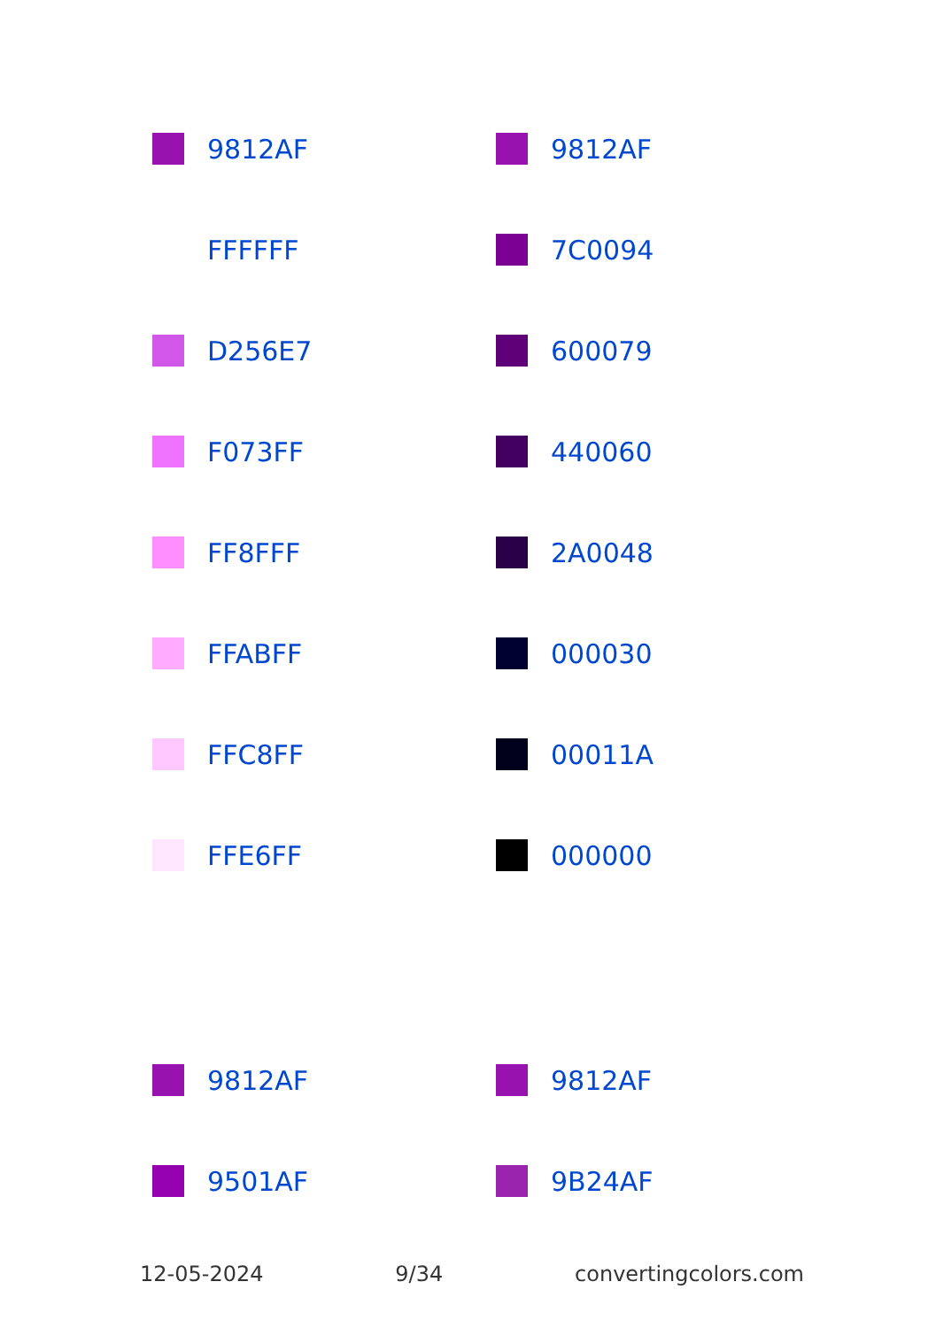9812AF 9812AF
FFFFFF 7C0094
D256E7 600079
F073FF 440060
FF8FFF 2A0048
FFABFF 000030
FFC8FF 00011A
FFE6FF 000000
9812AF 9812AF
9501AF 9B24AF
12-05-2024 9/34 convertingcolors.com